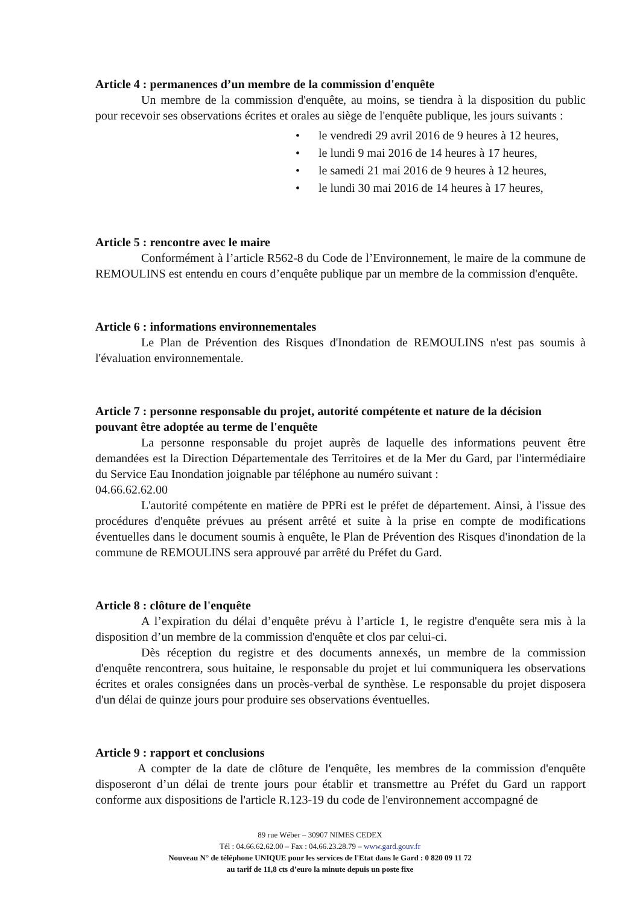Article 4 : permanences d’un membre de la commission d'enquête
Un membre de la commission d'enquête, au moins, se tiendra à la disposition du public pour recevoir ses observations écrites et orales au siège de l'enquête publique, les jours suivants :
• le vendredi 29 avril 2016 de 9 heures à 12 heures,
• le lundi 9 mai 2016 de 14 heures à 17 heures,
• le samedi 21 mai 2016 de 9 heures à 12 heures,
• le lundi 30 mai 2016 de 14 heures à 17 heures,
Article 5 : rencontre avec le maire
Conformément à l’article R562-8 du Code de l’Environnement, le maire de la commune de REMOULINS est entendu en cours d’enquête publique par un membre de la commission d'enquête.
Article 6 : informations environnementales
Le Plan de Prévention des Risques d'Inondation de REMOULINS n'est pas soumis à l'évaluation environnementale.
Article 7 : personne responsable du projet, autorité compétente et nature de la décision pouvant être adoptée au terme de l'enquête
La personne responsable du projet auprès de laquelle des informations peuvent être demandées est la Direction Départementale des Territoires et de la Mer du Gard, par l'intermédiaire du Service Eau Inondation joignable par téléphone au numéro suivant :
04.66.62.62.00
L'autorité compétente en matière de PPRi est le préfet de département. Ainsi, à l'issue des procédures d'enquête prévues au présent arrêté et suite à la prise en compte de modifications éventuelles dans le document soumis à enquête, le Plan de Prévention des Risques d'inondation de la commune de REMOULINS sera approuvé par arrêté du Préfet du Gard.
Article 8 : clôture de l'enquête
A l’expiration du délai d’enquête prévu à l’article 1, le registre d'enquête sera mis à la disposition d’un membre de la commission d'enquête et clos par celui-ci.
Dès réception du registre et des documents annexés, un membre de la commission d'enquête rencontrera, sous huitaine, le responsable du projet et lui communiquera les observations écrites et orales consignées dans un procès-verbal de synthèse. Le responsable du projet disposera d'un délai de quinze jours pour produire ses observations éventuelles.
Article 9 : rapport et conclusions
A compter de la date de clôture de l'enquête, les membres de la commission d'enquête disposeront d’un délai de trente jours pour établir et transmettre au Préfet du Gard un rapport conforme aux dispositions de l'article R.123-19 du code de l'environnement accompagné de
89 rue Wéber – 30907 NIMES CEDEX
Tél : 04.66.62.62.00 – Fax : 04.66.23.28.79 – www.gard.gouv.fr
Nouveau N° de téléphone UNIQUE pour les services de l'Etat dans le Gard : 0 820 09 11 72
au tarif de 11,8 cts d’euro la minute depuis un poste fixe